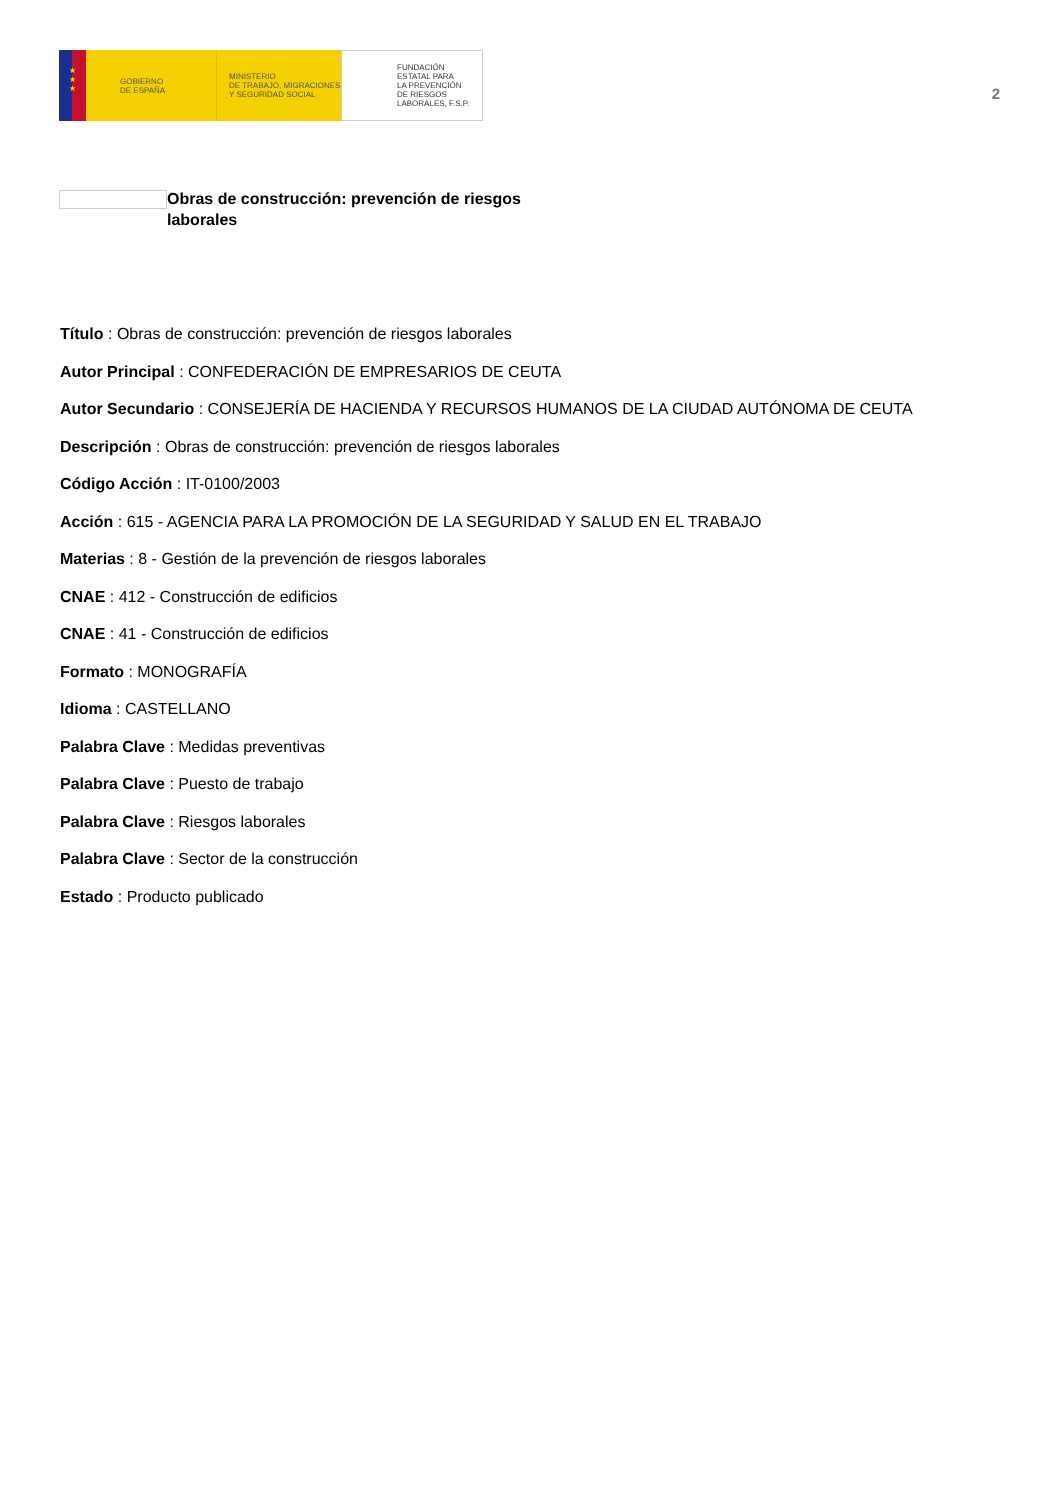★
★
★
GOBIERNO
DE ESPAÑA
MINISTERIO
DE TRABAJO, MIGRACIONES
Y SEGURIDAD SOCIAL
FUNDACIÓN
ESTATAL PARA
LA PREVENCIÓN
DE RIESGOS
LABORALES, F.S.P.
2
Obras de construcción: prevención de riesgos laborales
Título : Obras de construcción: prevención de riesgos laborales
Autor Principal : CONFEDERACIÓN DE EMPRESARIOS DE CEUTA
Autor Secundario : CONSEJERÍA DE HACIENDA Y RECURSOS HUMANOS DE LA CIUDAD AUTÓNOMA DE CEUTA
Descripción : Obras de construcción: prevención de riesgos laborales
Código Acción : IT-0100/2003
Acción : 615 - AGENCIA PARA LA PROMOCIÓN DE LA SEGURIDAD Y SALUD EN EL TRABAJO
Materias : 8 - Gestión de la prevención de riesgos laborales
CNAE : 412 - Construcción de edificios
CNAE : 41 - Construcción de edificios
Formato : MONOGRAFÍA
Idioma : CASTELLANO
Palabra Clave : Medidas preventivas
Palabra Clave : Puesto de trabajo
Palabra Clave : Riesgos laborales
Palabra Clave : Sector de la construcción
Estado : Producto publicado